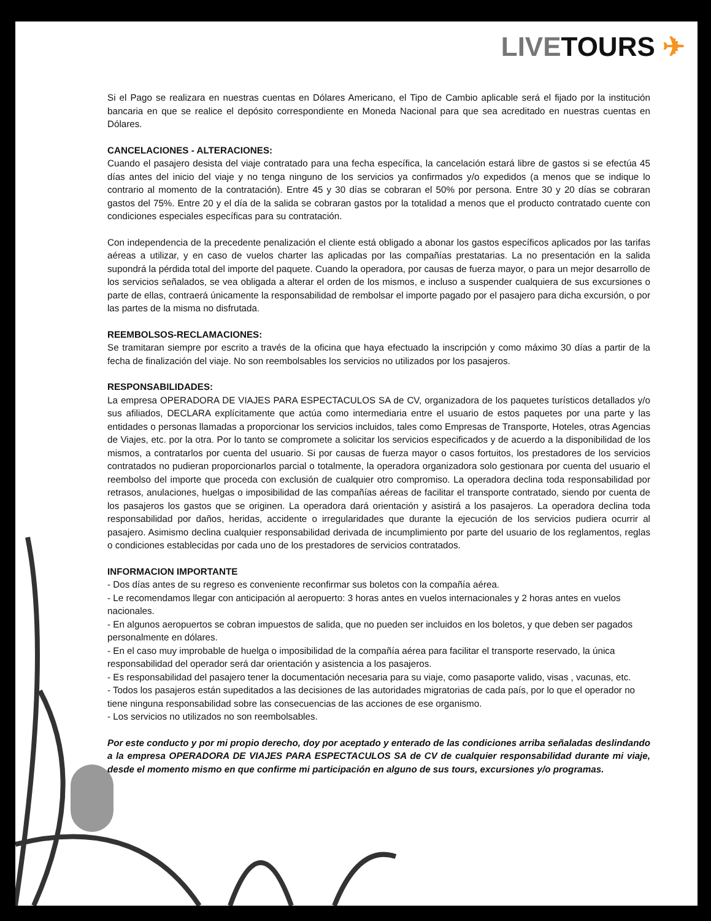LIVE TOURS ✈
Si el Pago se realizara en nuestras cuentas en Dólares Americano, el Tipo de Cambio aplicable será el fijado por la institución bancaria en que se realice el depósito correspondiente en Moneda Nacional para que sea acreditado en nuestras cuentas en Dólares.
CANCELACIONES - ALTERACIONES:
Cuando el pasajero desista del viaje contratado para una fecha específica, la cancelación estará libre de gastos si se efectúa 45 días antes del inicio del viaje y no tenga ninguno de los servicios ya confirmados y/o expedidos (a menos que se indique lo contrario al momento de la contratación). Entre 45 y 30 días se cobraran el 50% por persona. Entre 30 y 20 días se cobraran gastos del 75%. Entre 20 y el día de la salida se cobraran gastos por la totalidad a menos que el producto contratado cuente con condiciones especiales específicas para su contratación.
Con independencia de la precedente penalización el cliente está obligado a abonar los gastos específicos aplicados por las tarifas aéreas a utilizar, y en caso de vuelos charter las aplicadas por las compañías prestatarias. La no presentación en la salida supondrá la pérdida total del importe del paquete. Cuando la operadora, por causas de fuerza mayor, o para un mejor desarrollo de los servicios señalados, se vea obligada a alterar el orden de los mismos, e incluso a suspender cualquiera de sus excursiones o parte de ellas, contraerá únicamente la responsabilidad de rembolsar el importe pagado por el pasajero para dicha excursión, o por las partes de la misma no disfrutada.
REEMBOLSOS-RECLAMACIONES:
Se tramitaran siempre por escrito a través de la oficina que haya efectuado la inscripción y como máximo 30 días a partir de la fecha de finalización del viaje. No son reembolsables los servicios no utilizados por los pasajeros.
RESPONSABILIDADES:
La empresa OPERADORA DE VIAJES PARA ESPECTACULOS SA de CV, organizadora de los paquetes turísticos detallados y/o sus afiliados, DECLARA explícitamente que actúa como intermediaria entre el usuario de estos paquetes por una parte y las entidades o personas llamadas a proporcionar los servicios incluidos, tales como Empresas de Transporte, Hoteles, otras Agencias de Viajes, etc. por la otra. Por lo tanto se compromete a solicitar los servicios especificados y de acuerdo a la disponibilidad de los mismos, a contratarlos por cuenta del usuario. Si por causas de fuerza mayor o casos fortuitos, los prestadores de los servicios contratados no pudieran proporcionarlos parcial o totalmente, la operadora organizadora solo gestionara por cuenta del usuario el reembolso del importe que proceda con exclusión de cualquier otro compromiso. La operadora declina toda responsabilidad por retrasos, anulaciones, huelgas o imposibilidad de las compañías aéreas de facilitar el transporte contratado, siendo por cuenta de los pasajeros los gastos que se originen. La operadora dará orientación y asistirá a los pasajeros. La operadora declina toda responsabilidad por daños, heridas, accidente o irregularidades que durante la ejecución de los servicios pudiera ocurrir al pasajero. Asimismo declina cualquier responsabilidad derivada de incumplimiento por parte del usuario de los reglamentos, reglas o condiciones establecidas por cada uno de los prestadores de servicios contratados.
INFORMACION IMPORTANTE
- Dos días antes de su regreso es conveniente reconfirmar sus boletos con la compañía aérea.
- Le recomendamos llegar con anticipación al aeropuerto: 3 horas antes en vuelos internacionales y 2 horas antes en vuelos nacionales.
- En algunos aeropuertos se cobran impuestos de salida, que no pueden ser incluidos en los boletos, y que deben ser pagados personalmente en dólares.
- En el caso muy improbable de huelga o imposibilidad de la compañía aérea para facilitar el transporte reservado, la única responsabilidad del operador será dar orientación y asistencia a los pasajeros.
- Es responsabilidad del pasajero tener la documentación necesaria para su viaje, como pasaporte valido, visas , vacunas, etc.
- Todos los pasajeros están supeditados a las decisiones de las autoridades migratorias de cada país, por lo que el operador no tiene ninguna responsabilidad sobre las consecuencias de las acciones de ese organismo.
- Los servicios no utilizados no son reembolsables.
Por este conducto y por mi propio derecho, doy por aceptado y enterado de las condiciones arriba señaladas deslindando a la empresa OPERADORA DE VIAJES PARA ESPECTACULOS SA de CV de cualquier responsabilidad durante mi viaje, desde el momento mismo en que confirme mi participación en alguno de sus tours, excursiones y/o programas.